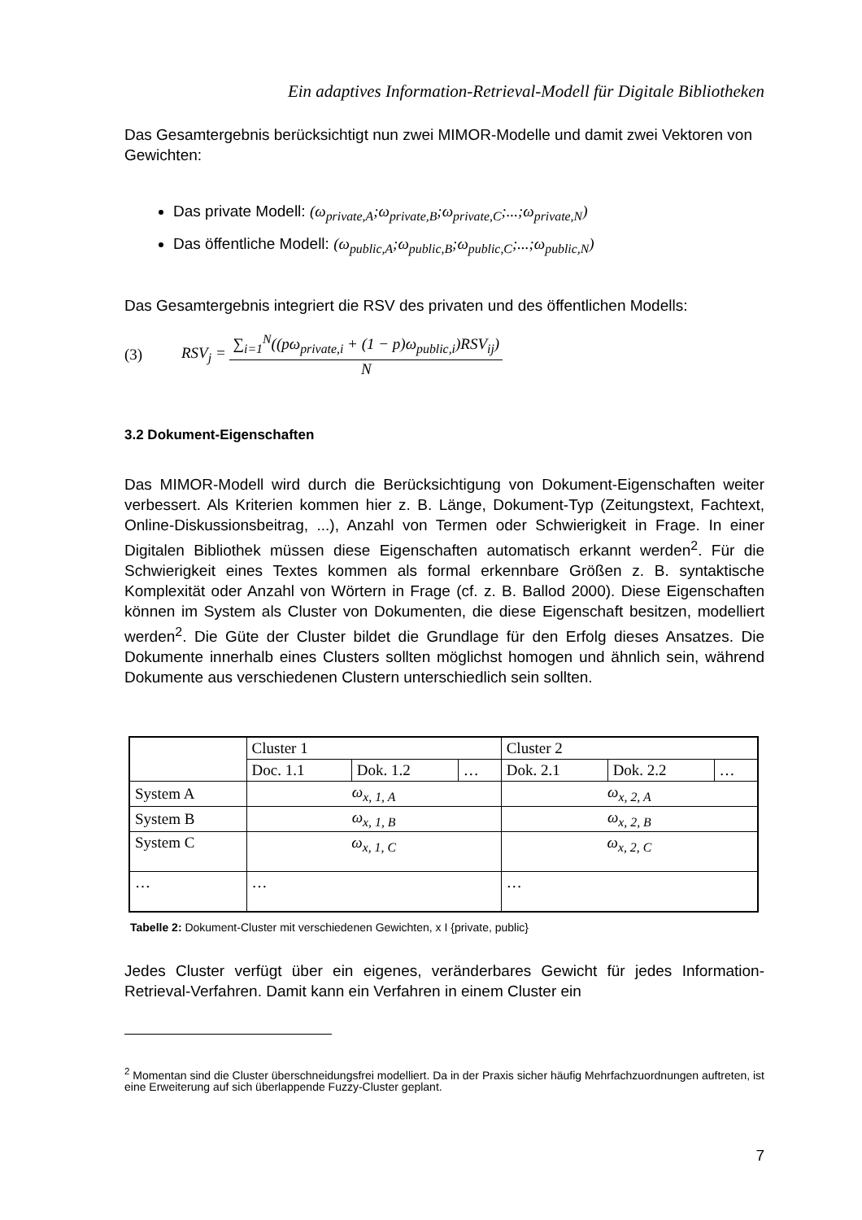Ein adaptives Information-Retrieval-Modell für Digitale Bibliotheken
Das Gesamtergebnis berücksichtigt nun zwei MIMOR-Modelle und damit zwei Vektoren von Gewichten:
Das private Modell: (ω<sub>private,A</sub>;ω<sub>private,B</sub>;ω<sub>private,C</sub>;...;ω<sub>private,N</sub>)
Das öffentliche Modell: (ω<sub>public,A</sub>;ω<sub>public,B</sub>;ω<sub>public,C</sub>;...;ω<sub>public,N</sub>)
Das Gesamtergebnis integriert die RSV des privaten und des öffentlichen Modells:
(3) RSV<sub>j</sub> =
∑<sub>i=1</sub><sup>N</sup>((pω<sub>private,i</sub> + (1 − p)ω<sub>public,i</sub>)RSV<sub>ij</sub>)
N
3.2 Dokument-Eigenschaften
Das MIMOR-Modell wird durch die Berücksichtigung von Dokument-Eigenschaften weiter verbessert. Als Kriterien kommen hier z. B. Länge, Dokument-Typ (Zeitungstext, Fachtext, Online-Diskussionsbeitrag, ...), Anzahl von Termen oder Schwierigkeit in Frage. In einer Digitalen Bibliothek müssen diese Eigenschaften automatisch erkannt werden<sup>2</sup>. Für die Schwierigkeit eines Textes kommen als formal erkennbare Größen z. B. syntaktische Komplexität oder Anzahl von Wörtern in Frage (cf. z. B. Ballod 2000). Diese Eigenschaften können im System als Cluster von Dokumenten, die diese Eigenschaft besitzen, modelliert werden<sup>2</sup>. Die Güte der Cluster bildet die Grundlage für den Erfolg dieses Ansatzes. Die Dokumente innerhalb eines Clusters sollten möglichst homogen und ähnlich sein, während Dokumente aus verschiedenen Clustern unterschiedlich sein sollten.
| | Cluster 1 | | | Cluster 2 | | |
| --- | --- | --- | --- | --- | --- | --- |
| | Doc. 1.1 | Dok. 1.2 | … | Dok. 2.1 | Dok. 2.2 | … |
| System A | ω<sub>x, 1, A</sub> | | | ω<sub>x, 2, A</sub> | | |
| System B | ω<sub>x, 1, B</sub> | | | ω<sub>x, 2, B</sub> | | |
| System C | ω<sub>x, 1, C</sub> | | | ω<sub>x, 2, C</sub> | | |
| … | … | | | … | | |
Tabelle 2: Dokument-Cluster mit verschiedenen Gewichten, x I {private, public}
Jedes Cluster verfügt über ein eigenes, veränderbares Gewicht für jedes Information-Retrieval-Verfahren. Damit kann ein Verfahren in einem Cluster ein
<sup>2</sup> Momentan sind die Cluster überschneidungsfrei modelliert. Da in der Praxis sicher häufig Mehrfachzuordnungen auftreten, ist eine Erweiterung auf sich überlappende Fuzzy-Cluster geplant.
7